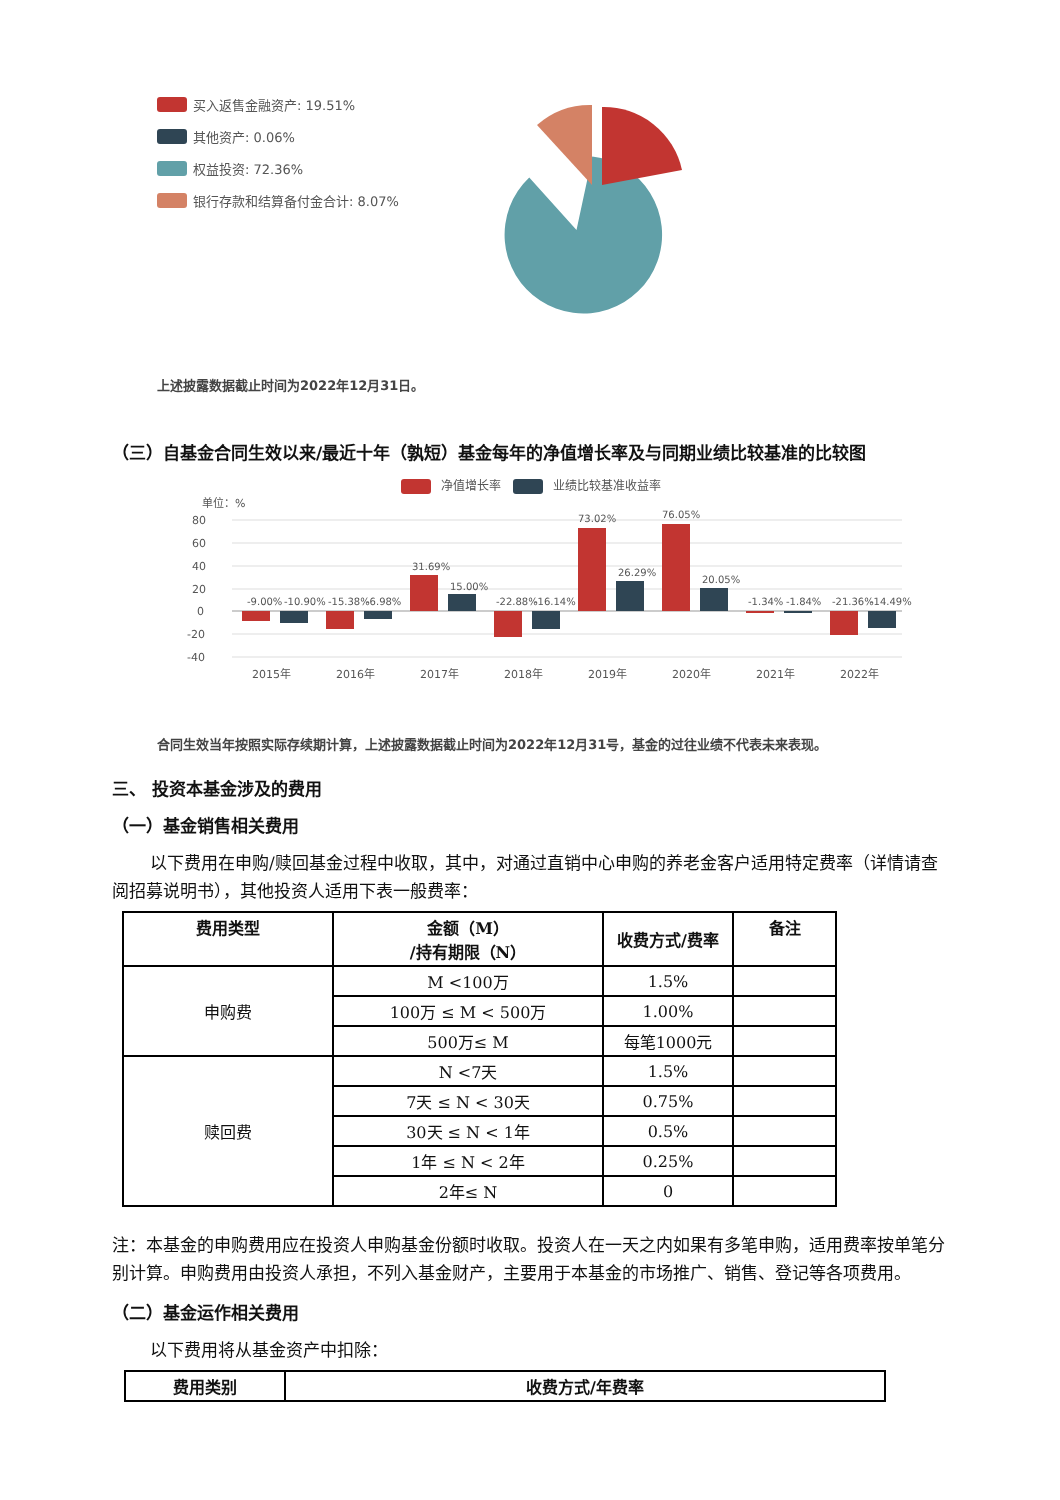买入返售金融资产: 19.51%
其他资产: 0.06%
权益投资: 72.36%
银行存款和结算备付金合计: 8.07%
上述披露数据截止时间为2022年12月31日。
（三）自基金合同生效以来/最近十年（孰短）基金每年的净值增长率及与同期业绩比较基准的比较图
净值增长率 业绩比较基准收益率
单位：%
80
60
40
20
0
-20
-40
-9.00%
-10.90%
-15.38%
-6.98%
31.69%
15.00%
-22.88%
-16.14%
73.02%
26.29%
76.05%
20.05%
-1.34%
-1.84%
-21.36%
-14.49%
2015年
2016年
2017年
2018年
2019年
2020年
2021年
2022年
合同生效当年按照实际存续期计算，上述披露数据截止时间为2022年12月31号，基金的过往业绩不代表未来表现。
三、 投资本基金涉及的费用
（一）基金销售相关费用
以下费用在申购/赎回基金过程中收取，其中，对通过直销中心申购的养老金客户适用特定费率（详情请查阅招募说明书），其他投资人适用下表一般费率：
| 费用类型 | 金额（M） /持有期限（N） | 收费方式/费率 | 备注 |
| --- | --- | --- | --- |
| 申购费 | M <100万 | 1.5% | |
| | 100万 ≤ M < 500万 | 1.00% | |
| | 500万≤ M | 每笔1000元 | |
| 赎回费 | N <7天 | 1.5% | |
| | 7天 ≤ N < 30天 | 0.75% | |
| | 30天 ≤ N < 1年 | 0.5% | |
| | 1年 ≤ N < 2年 | 0.25% | |
| | 2年≤ N | 0 | |
注：本基金的申购费用应在投资人申购基金份额时收取。投资人在一天之内如果有多笔申购，适用费率按单笔分别计算。申购费用由投资人承担，不列入基金财产，主要用于本基金的市场推广、销售、登记等各项费用。
（二）基金运作相关费用
以下费用将从基金资产中扣除：
| 费用类别 | 收费方式/年费率 |
| --- | --- |